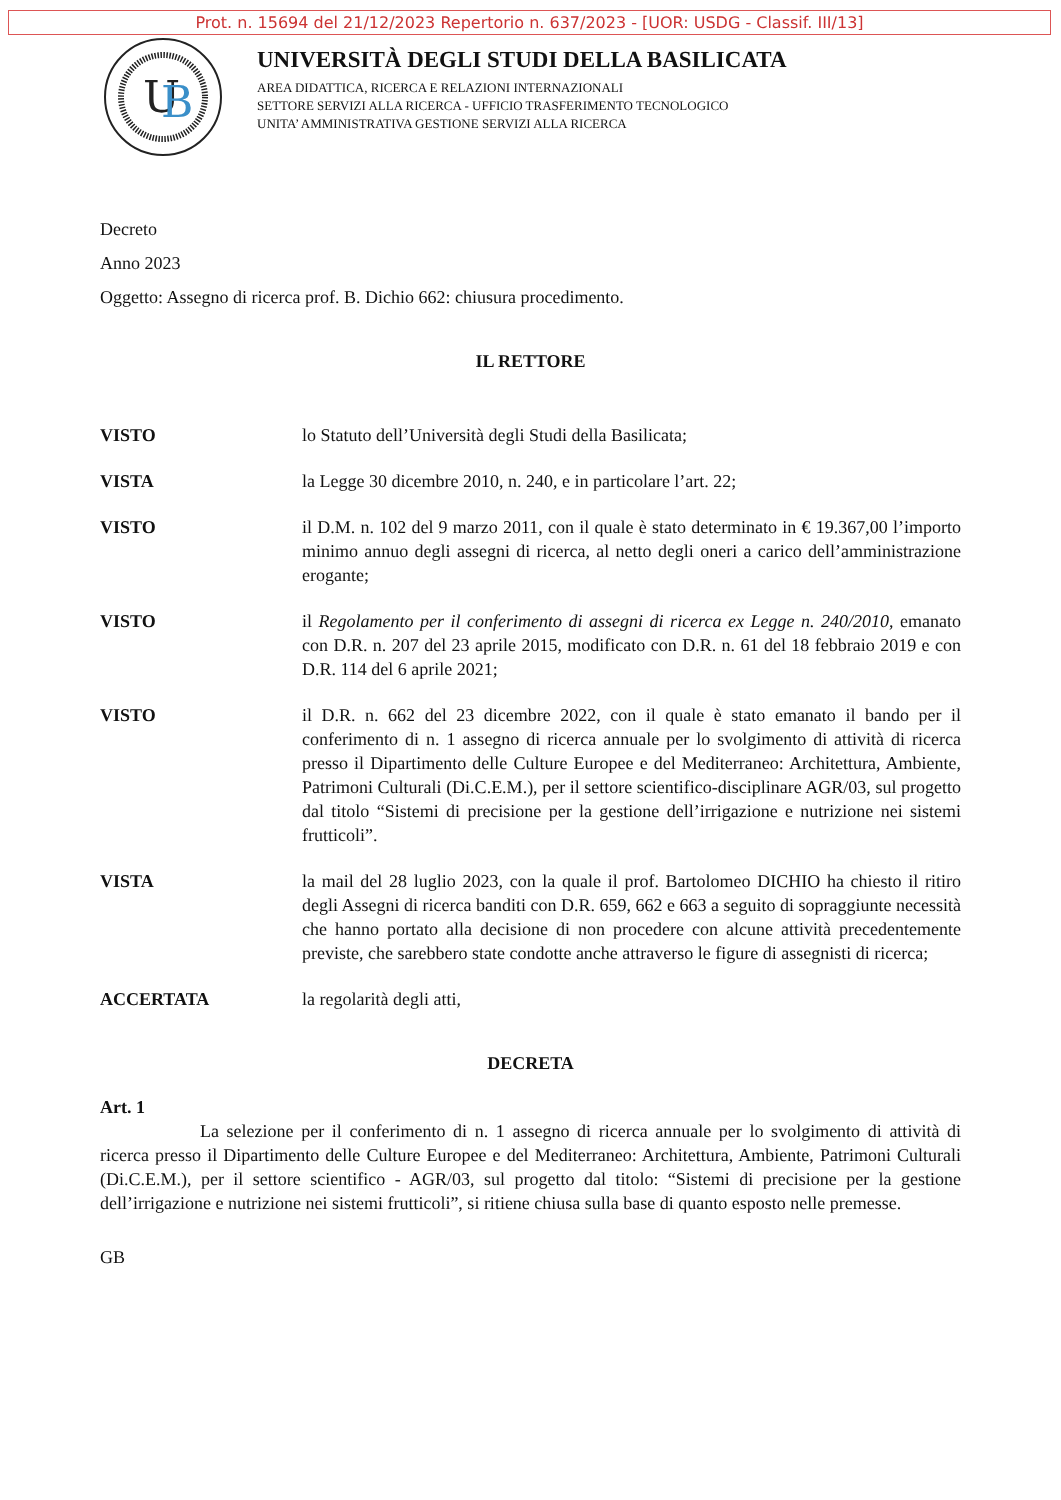Prot. n. 15694 del 21/12/2023 Repertorio n. 637/2023 - [UOR: USDG - Classif. III/13]
U
B
UNIVERSITÀ DEGLI STUDI DELLA BASILICATA
AREA DIDATTICA, RICERCA E RELAZIONI INTERNAZIONALI
SETTORE SERVIZI ALLA RICERCA - UFFICIO TRASFERIMENTO TECNOLOGICO
UNITA’ AMMINISTRATIVA GESTIONE SERVIZI ALLA RICERCA
Decreto
Anno 2023
Oggetto: Assegno di ricerca prof. B. Dichio 662: chiusura procedimento.
IL RETTORE
VISTO lo Statuto dell’Università degli Studi della Basilicata;
VISTA la Legge 30 dicembre 2010, n. 240, e in particolare l’art. 22;
VISTO il D.M. n. 102 del 9 marzo 2011, con il quale è stato determinato in € 19.367,00 l’importo minimo annuo degli assegni di ricerca, al netto degli oneri a carico dell’amministrazione erogante;
VISTO il Regolamento per il conferimento di assegni di ricerca ex Legge n. 240/2010, emanato con D.R. n. 207 del 23 aprile 2015, modificato con D.R. n. 61 del 18 febbraio 2019 e con D.R. 114 del 6 aprile 2021;
VISTO il D.R. n. 662 del 23 dicembre 2022, con il quale è stato emanato il bando per il conferimento di n. 1 assegno di ricerca annuale per lo svolgimento di attività di ricerca presso il Dipartimento delle Culture Europee e del Mediterraneo: Architettura, Ambiente, Patrimoni Culturali (Di.C.E.M.), per il settore scientifico-disciplinare AGR/03, sul progetto dal titolo “Sistemi di precisione per la gestione dell’irrigazione e nutrizione nei sistemi frutticoli”.
VISTA la mail del 28 luglio 2023, con la quale il prof. Bartolomeo DICHIO ha chiesto il ritiro degli Assegni di ricerca banditi con D.R. 659, 662 e 663 a seguito di sopraggiunte necessità che hanno portato alla decisione di non procedere con alcune attività precedentemente previste, che sarebbero state condotte anche attraverso le figure di assegnisti di ricerca;
ACCERTATA la regolarità degli atti,
DECRETA
Art. 1
La selezione per il conferimento di n. 1 assegno di ricerca annuale per lo svolgimento di attività di ricerca presso il Dipartimento delle Culture Europee e del Mediterraneo: Architettura, Ambiente, Patrimoni Culturali (Di.C.E.M.), per il settore scientifico - AGR/03, sul progetto dal titolo: “Sistemi di precisione per la gestione dell’irrigazione e nutrizione nei sistemi frutticoli”, si ritiene chiusa sulla base di quanto esposto nelle premesse.
GB